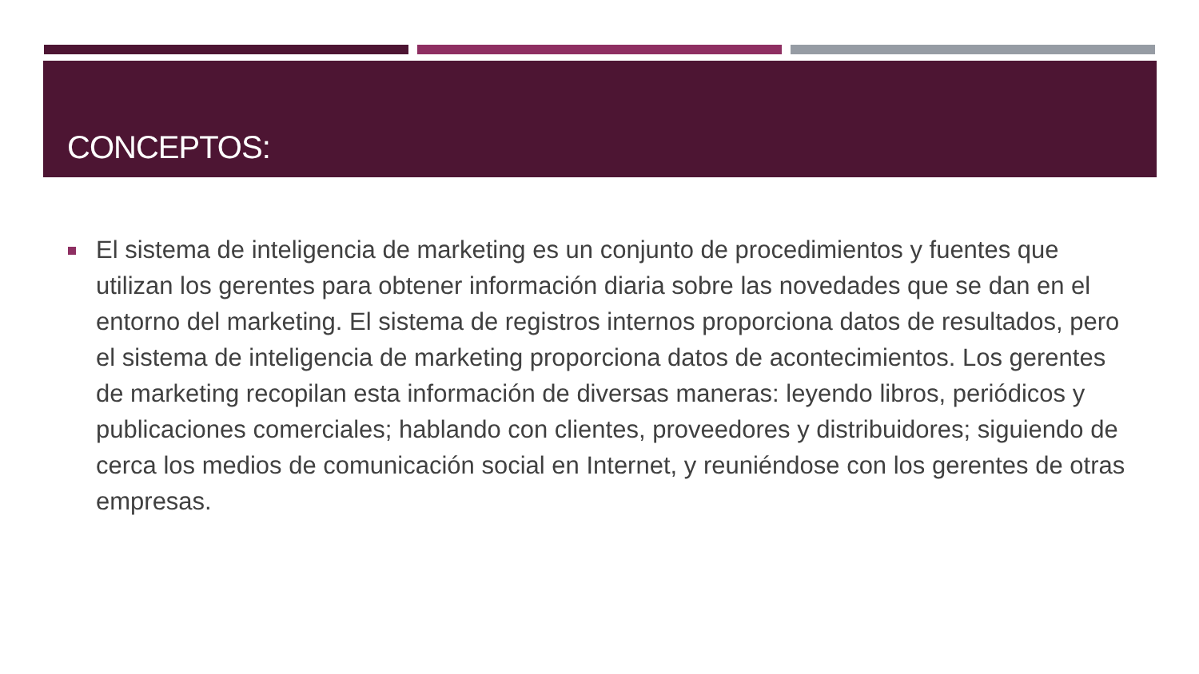CONCEPTOS:
El sistema de inteligencia de marketing es un conjunto de procedimientos y fuentes que utilizan los gerentes para obtener información diaria sobre las novedades que se dan en el entorno del marketing. El sistema de registros internos proporciona datos de resultados, pero el sistema de inteligencia de marketing proporciona datos de acontecimientos. Los gerentes de marketing recopilan esta información de diversas maneras: leyendo libros, periódicos y publicaciones comerciales; hablando con clientes, proveedores y distribuidores; siguiendo de cerca los medios de comunicación social en Internet, y reuniéndose con los gerentes de otras empresas.